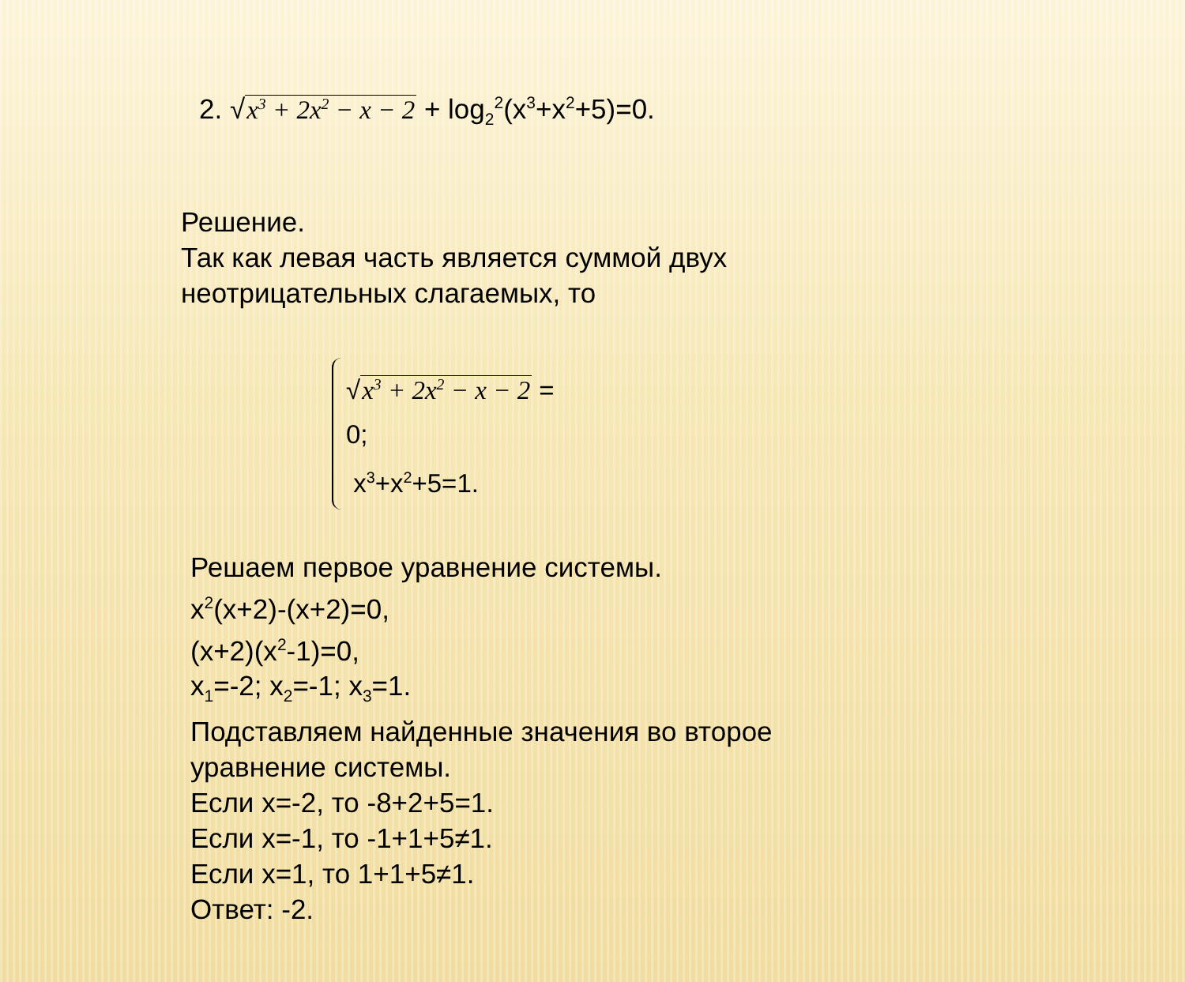2. √x<sup>3</sup> + 2x<sup>2</sup> − x − 2 + log<sub>2</sub><sup>2</sup>(x<sup>3</sup>+x<sup>2</sup>+5)=0.
Решение.
Так как левая часть является суммой двух
неотрицательных слагаемых, то
√x<sup>3</sup> + 2x<sup>2</sup> − x − 2 = 0;
x<sup>3</sup>+x<sup>2</sup>+5=1.
Решаем первое уравнение системы.
x<sup>2</sup>(x+2)-(x+2)=0,
(x+2)(x<sup>2</sup>-1)=0,
x<sub>1</sub>=-2; x<sub>2</sub>=-1; x<sub>3</sub>=1.
Подставляем найденные значения во второе
уравнение системы.
Если x=-2, то -8+2+5=1.
Если x=-1, то -1+1+5≠1.
Если x=1, то 1+1+5≠1.
Ответ: -2.